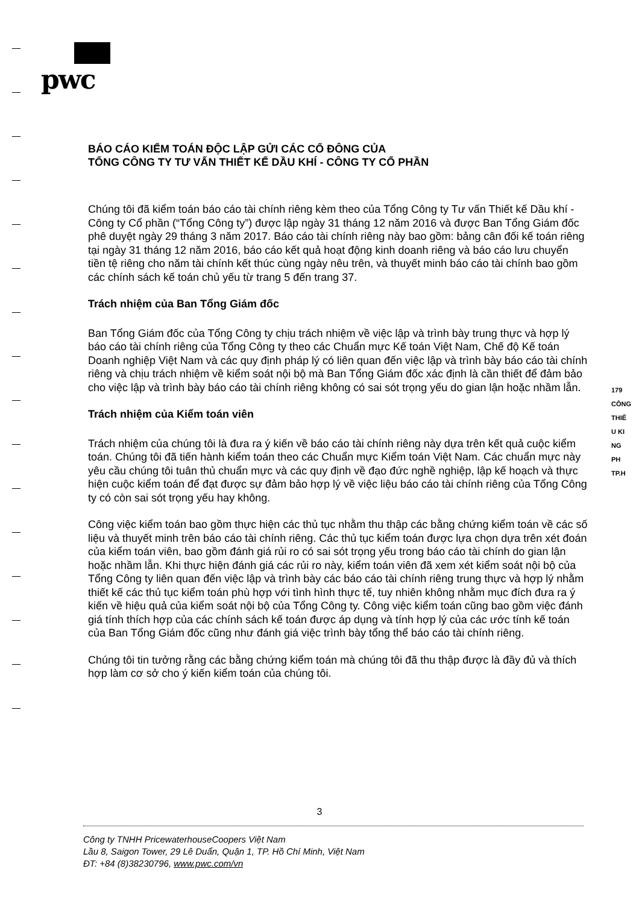pwc
BÁO CÁO KIỂM TOÁN ĐỘC LẬP GỬI CÁC CỔ ĐÔNG CỦA
TỔNG CÔNG TY TƯ VẤN THIẾT KẾ DẦU KHÍ - CÔNG TY CỔ PHẦN
Chúng tôi đã kiểm toán báo cáo tài chính riêng kèm theo của Tổng Công ty Tư vấn Thiết kế Dầu khí - Công ty Cổ phần (“Tổng Công ty”) được lập ngày 31 tháng 12 năm 2016 và được Ban Tổng Giám đốc phê duyệt ngày 29 tháng 3 năm 2017. Báo cáo tài chính riêng này bao gồm: bảng cân đối kế toán riêng tại ngày 31 tháng 12 năm 2016, báo cáo kết quả hoạt động kinh doanh riêng và báo cáo lưu chuyển tiền tệ riêng cho năm tài chính kết thúc cùng ngày nêu trên, và thuyết minh báo cáo tài chính bao gồm các chính sách kế toán chủ yếu từ trang 5 đến trang 37.
Trách nhiệm của Ban Tổng Giám đốc
Ban Tổng Giám đốc của Tổng Công ty chịu trách nhiệm về việc lập và trình bày trung thực và hợp lý báo cáo tài chính riêng của Tổng Công ty theo các Chuẩn mực Kế toán Việt Nam, Chế độ Kế toán Doanh nghiệp Việt Nam và các quy định pháp lý có liên quan đến việc lập và trình bày báo cáo tài chính riêng và chịu trách nhiệm về kiểm soát nội bộ mà Ban Tổng Giám đốc xác định là cần thiết để đảm bảo cho việc lập và trình bày báo cáo tài chính riêng không có sai sót trọng yếu do gian lận hoặc nhầm lẫn.
Trách nhiệm của Kiểm toán viên
Trách nhiệm của chúng tôi là đưa ra ý kiến về báo cáo tài chính riêng này dựa trên kết quả cuộc kiểm toán. Chúng tôi đã tiến hành kiểm toán theo các Chuẩn mực Kiểm toán Việt Nam. Các chuẩn mực này yêu cầu chúng tôi tuân thủ chuẩn mực và các quy định về đạo đức nghề nghiệp, lập kế hoạch và thực hiện cuộc kiểm toán để đạt được sự đảm bảo hợp lý về việc liệu báo cáo tài chính riêng của Tổng Công ty có còn sai sót trọng yếu hay không.
Công việc kiểm toán bao gồm thực hiện các thủ tục nhằm thu thập các bằng chứng kiểm toán về các số liệu và thuyết minh trên báo cáo tài chính riêng. Các thủ tục kiểm toán được lựa chọn dựa trên xét đoán của kiểm toán viên, bao gồm đánh giá rủi ro có sai sót trọng yếu trong báo cáo tài chính do gian lận hoặc nhầm lẫn. Khi thực hiện đánh giá các rủi ro này, kiểm toán viên đã xem xét kiểm soát nội bộ của Tổng Công ty liên quan đến việc lập và trình bày các báo cáo tài chính riêng trung thực và hợp lý nhằm thiết kế các thủ tục kiểm toán phù hợp với tình hình thực tế, tuy nhiên không nhằm mục đích đưa ra ý kiến về hiệu quả của kiểm soát nội bộ của Tổng Công ty. Công việc kiểm toán cũng bao gồm việc đánh giá tính thích hợp của các chính sách kế toán được áp dụng và tính hợp lý của các ước tính kế toán của Ban Tổng Giám đốc cũng như đánh giá việc trình bày tổng thể báo cáo tài chính riêng.
Chúng tôi tin tưởng rằng các bằng chứng kiểm toán mà chúng tôi đã thu thập được là đầy đủ và thích hợp làm cơ sở cho ý kiến kiểm toán của chúng tôi.
179
CÔNG
THIÊ
U KI
NG
PH
TP.H
3
Công ty TNHH PricewaterhouseCoopers Việt Nam
Lầu 8, Saigon Tower, 29 Lê Duẩn, Quận 1, TP. Hồ Chí Minh, Việt Nam
ĐT: +84 (8)38230796, www.pwc.com/vn